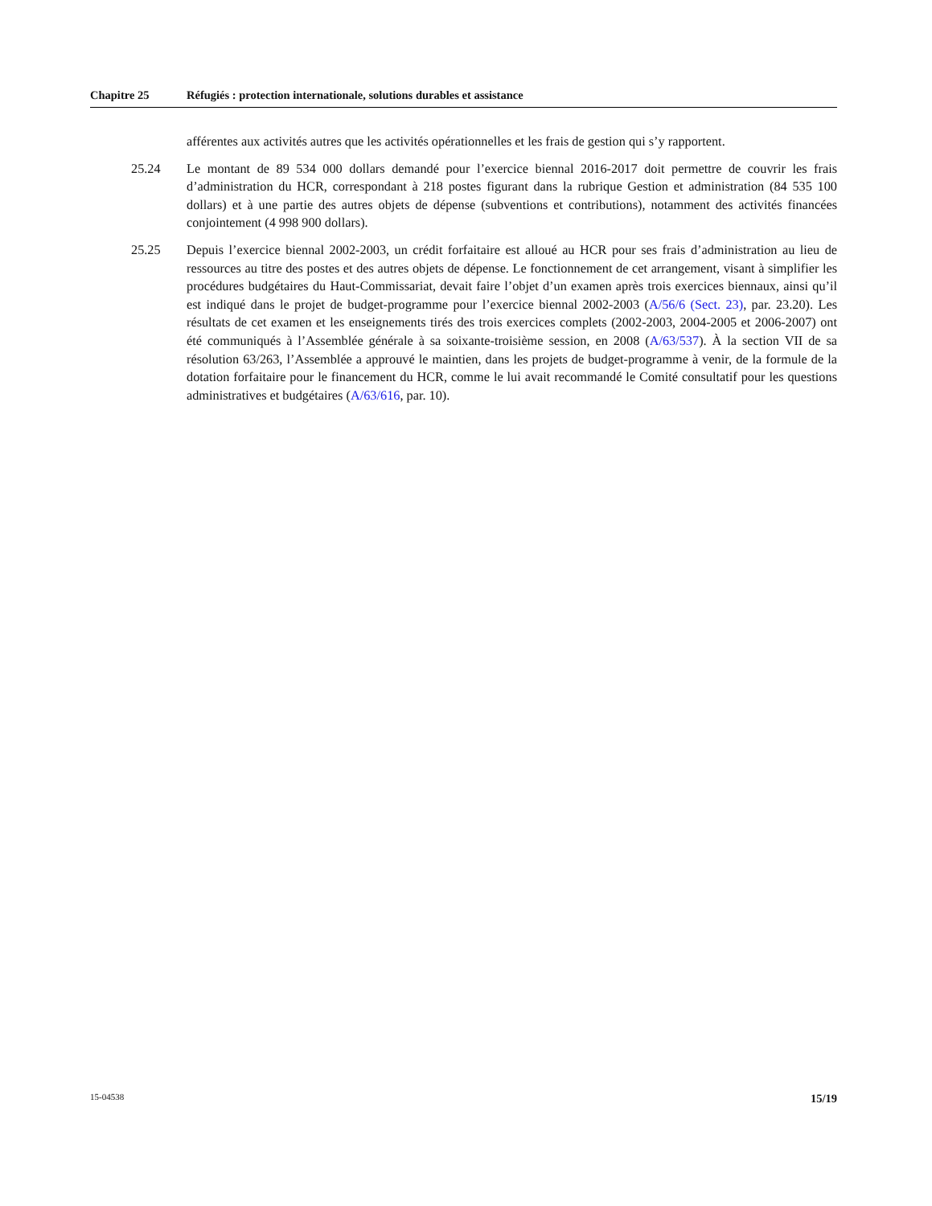Chapitre 25 Réfugiés : protection internationale, solutions durables et assistance
afférentes aux activités autres que les activités opérationnelles et les frais de gestion qui s’y rapportent.
25.24 Le montant de 89 534 000 dollars demandé pour l’exercice biennal 2016-2017 doit permettre de couvrir les frais d’administration du HCR, correspondant à 218 postes figurant dans la rubrique Gestion et administration (84 535 100 dollars) et à une partie des autres objets de dépense (subventions et contributions), notamment des activités financées conjointement (4 998 900 dollars).
25.25 Depuis l’exercice biennal 2002-2003, un crédit forfaitaire est alloué au HCR pour ses frais d’administration au lieu de ressources au titre des postes et des autres objets de dépense. Le fonctionnement de cet arrangement, visant à simplifier les procédures budgétaires du Haut-Commissariat, devait faire l’objet d’un examen après trois exercices biennaux, ainsi qu’il est indiqué dans le projet de budget-programme pour l’exercice biennal 2002-2003 (A/56/6 (Sect. 23), par. 23.20). Les résultats de cet examen et les enseignements tirés des trois exercices complets (2002-2003, 2004-2005 et 2006-2007) ont été communiqués à l’Assemblée générale à sa soixante-troisième session, en 2008 (A/63/537). À la section VII de sa résolution 63/263, l’Assemblée a approuvé le maintien, dans les projets de budget-programme à venir, de la formule de la dotation forfaitaire pour le financement du HCR, comme le lui avait recommandé le Comité consultatif pour les questions administratives et budgétaires (A/63/616, par. 10).
15-04538 15/19